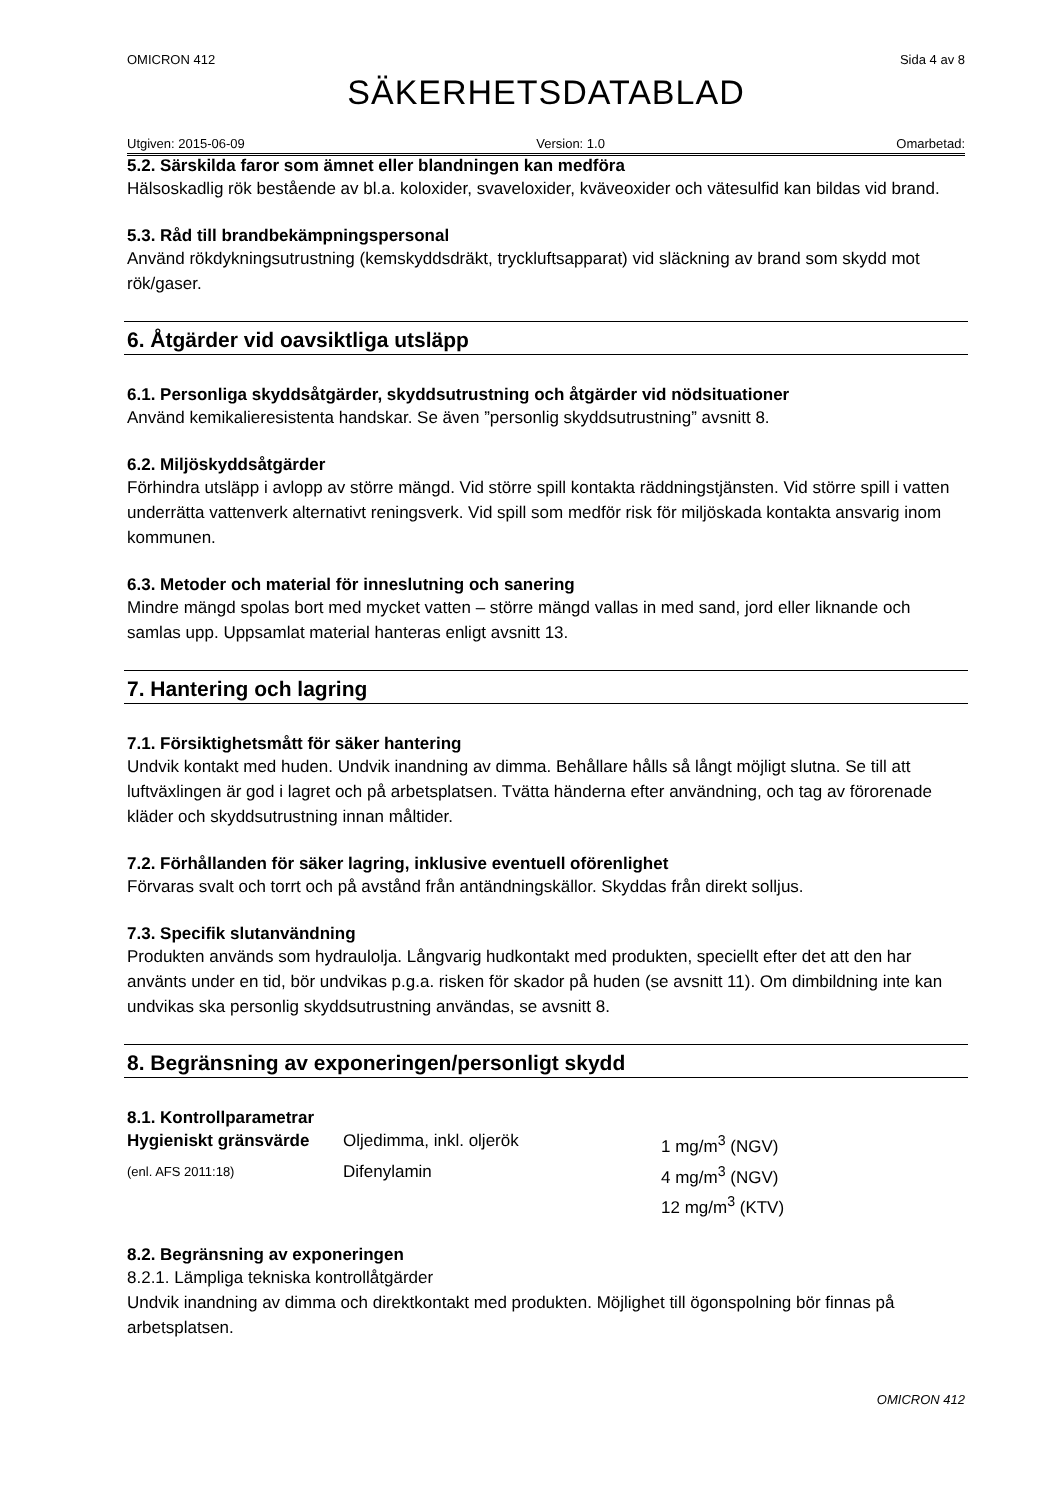OMICRON 412 Sida 4 av 8
SÄKERHETSDATABLAD
Utgiven: 2015-06-09 Version: 1.0 Omarbetad:
5.2. Särskilda faror som ämnet eller blandningen kan medföra
Hälsoskadlig rök bestående av bl.a. koloxider, svaveloxider, kväveoxider och vätesulfid kan bildas vid brand.
5.3. Råd till brandbekämpningspersonal
Använd rökdykningsutrustning (kemskyddsdräkt, tryckluftsapparat) vid släckning av brand som skydd mot rök/gaser.
6. Åtgärder vid oavsiktliga utsläpp
6.1. Personliga skyddsåtgärder, skyddsutrustning och åtgärder vid nödsituationer
Använd kemikalieresistenta handskar. Se även ”personlig skyddsutrustning” avsnitt 8.
6.2. Miljöskyddsåtgärder
Förhindra utsläpp i avlopp av större mängd. Vid större spill kontakta räddningstjänsten. Vid större spill i vatten underrätta vattenverk alternativt reningsverk. Vid spill som medför risk för miljöskada kontakta ansvarig inom kommunen.
6.3. Metoder och material för inneslutning och sanering
Mindre mängd spolas bort med mycket vatten – större mängd vallas in med sand, jord eller liknande och samlas upp. Uppsamlat material hanteras enligt avsnitt 13.
7. Hantering och lagring
7.1. Försiktighetsmått för säker hantering
Undvik kontakt med huden. Undvik inandning av dimma. Behållare hålls så långt möjligt slutna. Se till att luftväxlingen är god i lagret och på arbetsplatsen. Tvätta händerna efter användning, och tag av förorenade kläder och skyddsutrustning innan måltider.
7.2. Förhållanden för säker lagring, inklusive eventuell oförenlighet
Förvaras svalt och torrt och på avstånd från antändningskällor. Skyddas från direkt solljus.
7.3. Specifik slutanvändning
Produkten används som hydraulolja. Långvarig hudkontakt med produkten, speciellt efter det att den har använts under en tid, bör undvikas p.g.a. risken för skador på huden (se avsnitt 11). Om dimbildning inte kan undvikas ska personlig skyddsutrustning användas, se avsnitt 8.
8. Begränsning av exponeringen/personligt skydd
8.1. Kontrollparametrar
| Hygieniskt gränsvärde | Oljedimma, inkl. oljerök | 1 mg/m<sup>3</sup> (NGV) |
| (enl. AFS 2011:18) | Difenylamin | 4 mg/m<sup>3</sup> (NGV) |
| | | 12 mg/m<sup>3</sup> (KTV) |
8.2. Begränsning av exponeringen
8.2.1. Lämpliga tekniska kontrollåtgärder
Undvik inandning av dimma och direktkontakt med produkten. Möjlighet till ögonspolning bör finnas på arbetsplatsen.
OMICRON 412